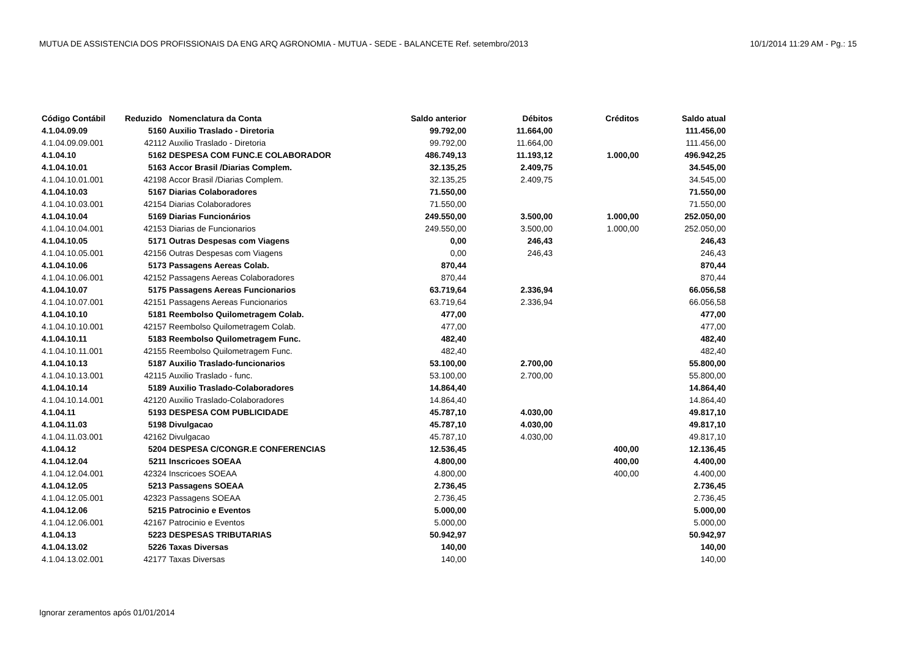MUTUA DE ASSISTENCIA DOS PROFISSIONAIS DA ENG ARQ AGRONOMIA - MUTUA - SEDE - BALANCETE Ref. setembro/2013 10/1/2014 11:29 AM - Pg.: 15
| Código Contábil | Reduzido | Nomenclatura da Conta | Saldo anterior | Débitos | Créditos | Saldo atual |
| --- | --- | --- | --- | --- | --- | --- |
| 4.1.04.09.09 | 5160 | Auxilio Traslado - Diretoria | 99.792,00 | 11.664,00 | | 111.456,00 |
| 4.1.04.09.09.001 | 42112 | Auxilio Traslado - Diretoria | 99.792,00 | 11.664,00 | | 111.456,00 |
| 4.1.04.10 | 5162 | DESPESA COM FUNC.E COLABORADOR | 486.749,13 | 11.193,12 | 1.000,00 | 496.942,25 |
| 4.1.04.10.01 | 5163 | Accor Brasil /Diarias Complem. | 32.135,25 | 2.409,75 | | 34.545,00 |
| 4.1.04.10.01.001 | 42198 | Accor Brasil /Diarias Complem. | 32.135,25 | 2.409,75 | | 34.545,00 |
| 4.1.04.10.03 | 5167 | Diarias Colaboradores | 71.550,00 | | | 71.550,00 |
| 4.1.04.10.03.001 | 42154 | Diarias Colaboradores | 71.550,00 | | | 71.550,00 |
| 4.1.04.10.04 | 5169 | Diarias Funcionários | 249.550,00 | 3.500,00 | 1.000,00 | 252.050,00 |
| 4.1.04.10.04.001 | 42153 | Diarias de Funcionarios | 249.550,00 | 3.500,00 | 1.000,00 | 252.050,00 |
| 4.1.04.10.05 | 5171 | Outras Despesas com Viagens | 0,00 | 246,43 | | 246,43 |
| 4.1.04.10.05.001 | 42156 | Outras Despesas com Viagens | 0,00 | 246,43 | | 246,43 |
| 4.1.04.10.06 | 5173 | Passagens Aereas Colab. | 870,44 | | | 870,44 |
| 4.1.04.10.06.001 | 42152 | Passagens Aereas Colaboradores | 870,44 | | | 870,44 |
| 4.1.04.10.07 | 5175 | Passagens Aereas Funcionarios | 63.719,64 | 2.336,94 | | 66.056,58 |
| 4.1.04.10.07.001 | 42151 | Passagens Aereas Funcionarios | 63.719,64 | 2.336,94 | | 66.056,58 |
| 4.1.04.10.10 | 5181 | Reembolso Quilometragem Colab. | 477,00 | | | 477,00 |
| 4.1.04.10.10.001 | 42157 | Reembolso Quilometragem Colab. | 477,00 | | | 477,00 |
| 4.1.04.10.11 | 5183 | Reembolso Quilometragem Func. | 482,40 | | | 482,40 |
| 4.1.04.10.11.001 | 42155 | Reembolso Quilometragem Func. | 482,40 | | | 482,40 |
| 4.1.04.10.13 | 5187 | Auxilio Traslado-funcionarios | 53.100,00 | 2.700,00 | | 55.800,00 |
| 4.1.04.10.13.001 | 42115 | Auxilio Traslado - func. | 53.100,00 | 2.700,00 | | 55.800,00 |
| 4.1.04.10.14 | 5189 | Auxilio Traslado-Colaboradores | 14.864,40 | | | 14.864,40 |
| 4.1.04.10.14.001 | 42120 | Auxilio Traslado-Colaboradores | 14.864,40 | | | 14.864,40 |
| 4.1.04.11 | 5193 | DESPESA COM PUBLICIDADE | 45.787,10 | 4.030,00 | | 49.817,10 |
| 4.1.04.11.03 | 5198 | Divulgacao | 45.787,10 | 4.030,00 | | 49.817,10 |
| 4.1.04.11.03.001 | 42162 | Divulgacao | 45.787,10 | 4.030,00 | | 49.817,10 |
| 4.1.04.12 | 5204 | DESPESA C/CONGR.E CONFERENCIAS | 12.536,45 | | 400,00 | 12.136,45 |
| 4.1.04.12.04 | 5211 | Inscricoes SOEAA | 4.800,00 | | 400,00 | 4.400,00 |
| 4.1.04.12.04.001 | 42324 | Inscricoes SOEAA | 4.800,00 | | 400,00 | 4.400,00 |
| 4.1.04.12.05 | 5213 | Passagens SOEAA | 2.736,45 | | | 2.736,45 |
| 4.1.04.12.05.001 | 42323 | Passagens SOEAA | 2.736,45 | | | 2.736,45 |
| 4.1.04.12.06 | 5215 | Patrocinio e Eventos | 5.000,00 | | | 5.000,00 |
| 4.1.04.12.06.001 | 42167 | Patrocinio e Eventos | 5.000,00 | | | 5.000,00 |
| 4.1.04.13 | 5223 | DESPESAS TRIBUTARIAS | 50.942,97 | | | 50.942,97 |
| 4.1.04.13.02 | 5226 | Taxas Diversas | 140,00 | | | 140,00 |
| 4.1.04.13.02.001 | 42177 | Taxas Diversas | 140,00 | | | 140,00 |
Ignorar zeramentos após 01/01/2014